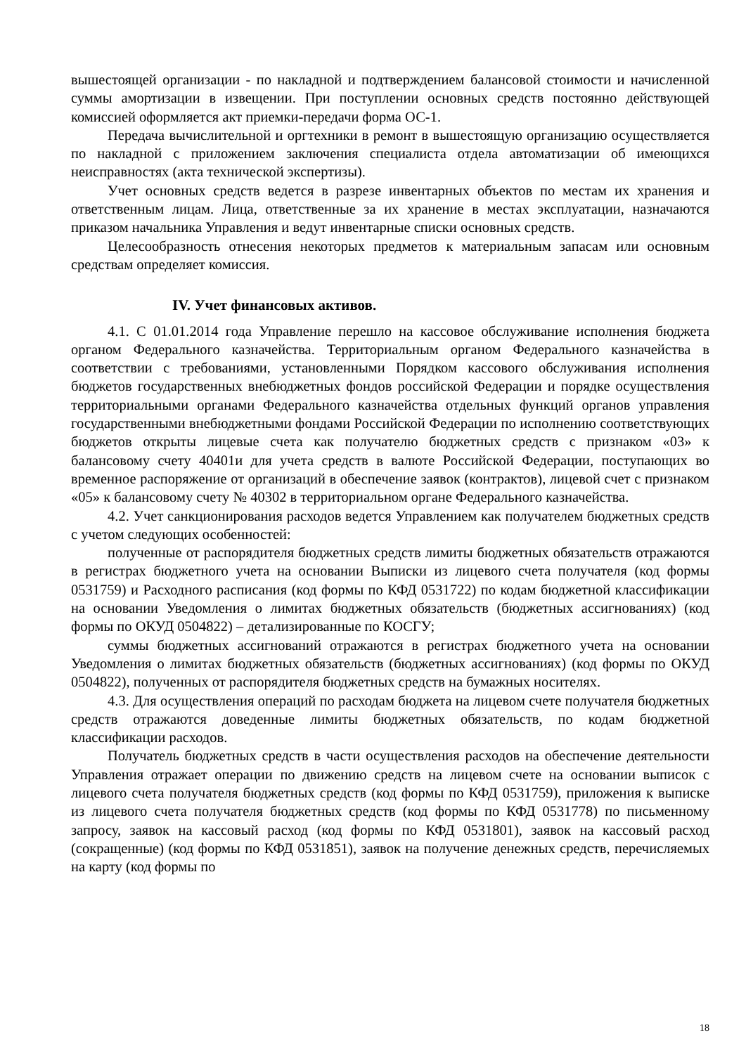вышестоящей организации - по накладной и подтверждением балансовой стоимости и начисленной суммы амортизации в извещении. При поступлении основных средств постоянно действующей комиссией оформляется акт приемки-передачи форма ОС-1.
Передача вычислительной и оргтехники в ремонт в вышестоящую организацию осуществляется по накладной с приложением заключения специалиста отдела автоматизации об имеющихся неисправностях (акта технической экспертизы).
Учет основных средств ведется в разрезе инвентарных объектов по местам их хранения и ответственным лицам. Лица, ответственные за их хранение в местах эксплуатации, назначаются приказом начальника Управления и ведут инвентарные списки основных средств.
Целесообразность отнесения некоторых предметов к материальным запасам или основным средствам определяет комиссия.
IV. Учет финансовых активов.
4.1. С 01.01.2014 года Управление перешло на кассовое обслуживание исполнения бюджета органом Федерального казначейства. Территориальным органом Федерального казначейства в соответствии с требованиями, установленными Порядком кассового обслуживания исполнения бюджетов государственных внебюджетных фондов российской Федерации и порядке осуществления территориальными органами Федерального казначейства отдельных функций органов управления государственными внебюджетными фондами Российской Федерации по исполнению соответствующих бюджетов открыты лицевые счета как получателю бюджетных средств с признаком «03» к балансовому счету 40401и для учета средств в валюте Российской Федерации, поступающих во временное распоряжение от организаций в обеспечение заявок (контрактов), лицевой счет с признаком «05» к балансовому счету № 40302 в территориальном органе Федерального казначейства.
4.2. Учет санкционирования расходов ведется Управлением как получателем бюджетных средств с учетом следующих особенностей:
полученные от распорядителя бюджетных средств лимиты бюджетных обязательств отражаются в регистрах бюджетного учета на основании Выписки из лицевого счета получателя (код формы 0531759) и Расходного расписания (код формы по КФД 0531722) по кодам бюджетной классификации на основании Уведомления о лимитах бюджетных обязательств (бюджетных ассигнованиях) (код формы по ОКУД 0504822) – детализированные по КОСГУ;
суммы бюджетных ассигнований отражаются в регистрах бюджетного учета на основании Уведомления о лимитах бюджетных обязательств (бюджетных ассигнованиях) (код формы по ОКУД 0504822), полученных от распорядителя бюджетных средств на бумажных носителях.
4.3. Для осуществления операций по расходам бюджета на лицевом счете получателя бюджетных средств отражаются доведенные лимиты бюджетных обязательств, по кодам бюджетной классификации расходов.
Получатель бюджетных средств в части осуществления расходов на обеспечение деятельности Управления отражает операции по движению средств на лицевом счете на основании выписок с лицевого счета получателя бюджетных средств (код формы по КФД 0531759), приложения к выписке из лицевого счета получателя бюджетных средств (код формы по КФД 0531778) по письменному запросу, заявок на кассовый расход (код формы по КФД 0531801), заявок на кассовый расход (сокращенные) (код формы по КФД 0531851), заявок на получение денежных средств, перечисляемых на карту (код формы по
18